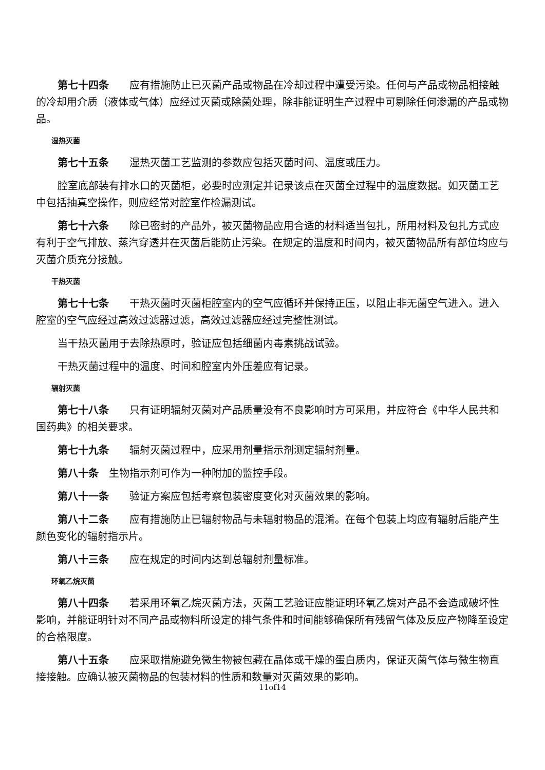第七十四条　　应有措施防止已灭菌产品或物品在冷却过程中遭受污染。任何与产品或物品相接触的冷却用介质（液体或气体）应经过灭菌或除菌处理，除非能证明生产过程中可剔除任何渗漏的产品或物品。
湿热灭菌
第七十五条　　湿热灭菌工艺监测的参数应包括灭菌时间、温度或压力。
腔室底部装有排水口的灭菌柜，必要时应测定并记录该点在灭菌全过程中的温度数据。如灭菌工艺中包括抽真空操作，则应经常对腔室作检漏测试。
第七十六条　　除已密封的产品外，被灭菌物品应用合适的材料适当包扎，所用材料及包扎方式应有利于空气排放、蒸汽穿透并在灭菌后能防止污染。在规定的温度和时间内，被灭菌物品所有部位均应与灭菌介质充分接触。
干热灭菌
第七十七条　　干热灭菌时灭菌柜腔室内的空气应循环并保持正压，以阻止非无菌空气进入。进入腔室的空气应经过高效过滤器过滤，高效过滤器应经过完整性测试。
当干热灭菌用于去除热原时，验证应包括细菌内毒素挑战试验。
干热灭菌过程中的温度、时间和腔室内外压差应有记录。
辐射灭菌
第七十八条　　只有证明辐射灭菌对产品质量没有不良影响时方可采用，并应符合《中华人民共和国药典》的相关要求。
第七十九条　　辐射灭菌过程中，应采用剂量指示剂测定辐射剂量。
第八十条　生物指示剂可作为一种附加的监控手段。
第八十一条　　验证方案应包括考察包装密度变化对灭菌效果的影响。
第八十二条　　应有措施防止已辐射物品与未辐射物品的混淆。在每个包装上均应有辐射后能产生颜色变化的辐射指示片。
第八十三条　　应在规定的时间内达到总辐射剂量标准。
环氧乙烷灭菌
第八十四条　　若采用环氧乙烷灭菌方法，灭菌工艺验证应能证明环氧乙烷对产品不会造成破坏性影响，并能证明针对不同产品或物料所设定的排气条件和时间能够确保所有残留气体及反应产物降至设定的合格限度。
第八十五条　　应采取措施避免微生物被包藏在晶体或干燥的蛋白质内，保证灭菌气体与微生物直接接触。应确认被灭菌物品的包装材料的性质和数量对灭菌效果的影响。
11of14